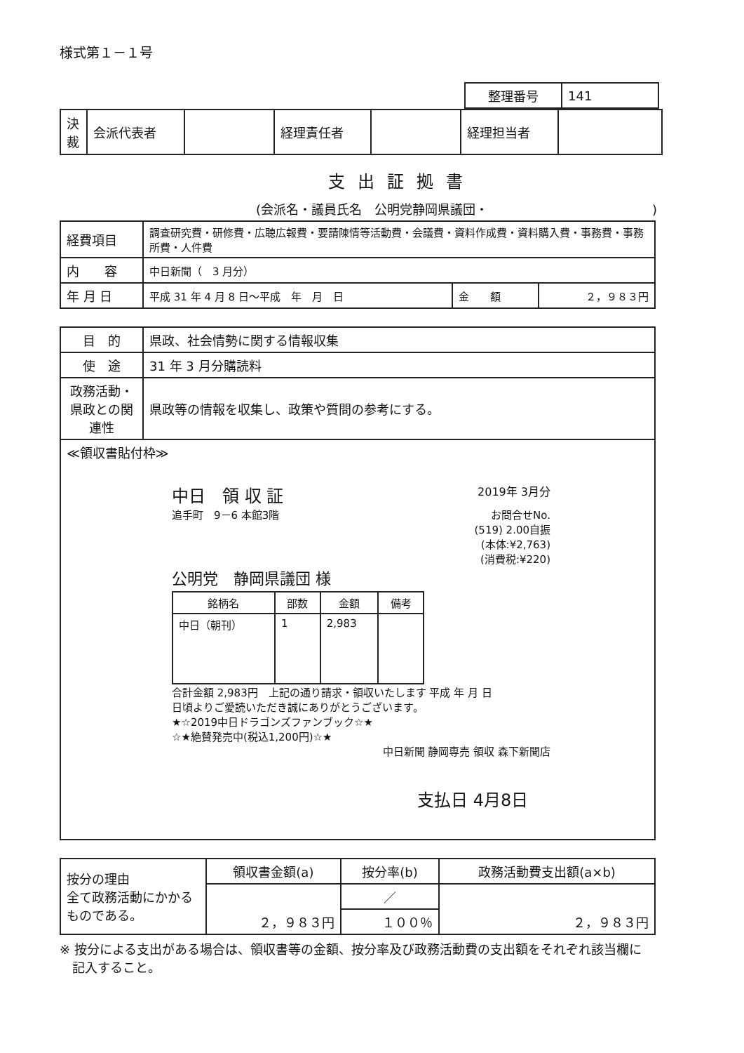様式第１－１号
| 整理番号 | 141 |
| 決裁 | 会派代表者 | | 経理責任者 | | 経理担当者 | |
支出証拠書
(会派名・議員氏名　公明党静岡県議団・　　　　　　　　　　　　　)
| 経費項目 | 調査研究費・研修費・広聴広報費・要請陳情等活動費・会議費・資料作成費・資料購入費・事務費・事務所費・人件費 | | |
| 内 容 | 中日新聞（ 3 月分） | | |
| 年 月 日 | 平成 31 年 4 月 8 日～平成 年 月 日 | 金 額 | ２，９８３円 |
| 目 的 | 県政、社会情勢に関する情報収集 |
| 使 途 | 31 年 3 月分購読料 |
| 政務活動・県政との関連性 | 県政等の情報を収集し、政策や質問の参考にする。 |
| ≪領収書貼付枠≫ 中日 領 収 証 2019年 3月分 追手町 9－6 本館3階 お問合せNo. (519) 2.00自振 (本体:¥2,763) (消費税:¥220) 公明党 静岡県議団 様 / 銘柄名 / 部数 / 金額 / 備考 / / --- / --- / --- / --- / / 中日（朝刊） / 1 / 2,983 / / 合計金額 2,983円 上記の通り請求・領収いたします 平成 年 月 日 日頃よりご愛読いただき誠にありがとうございます。 ★☆2019中日ドラゴンズファンブック☆★ ☆★絶賛発売中(税込1,200円)☆★ 中日新聞 静岡専売 領収 森下新聞店 支払日 4月8日 | |
| 按分の理由 全て政務活動にかかるものである。 | 領収書金額(a) | 按分率(b) | 政務活動費支出額(a×b) |
| | ２，９８３円 | ／ | ２，９８３円 |
| | | １００％ | |
※ 按分による支出がある場合は、領収書等の金額、按分率及び政務活動費の支出額をそれぞれ該当欄に
　記入すること。